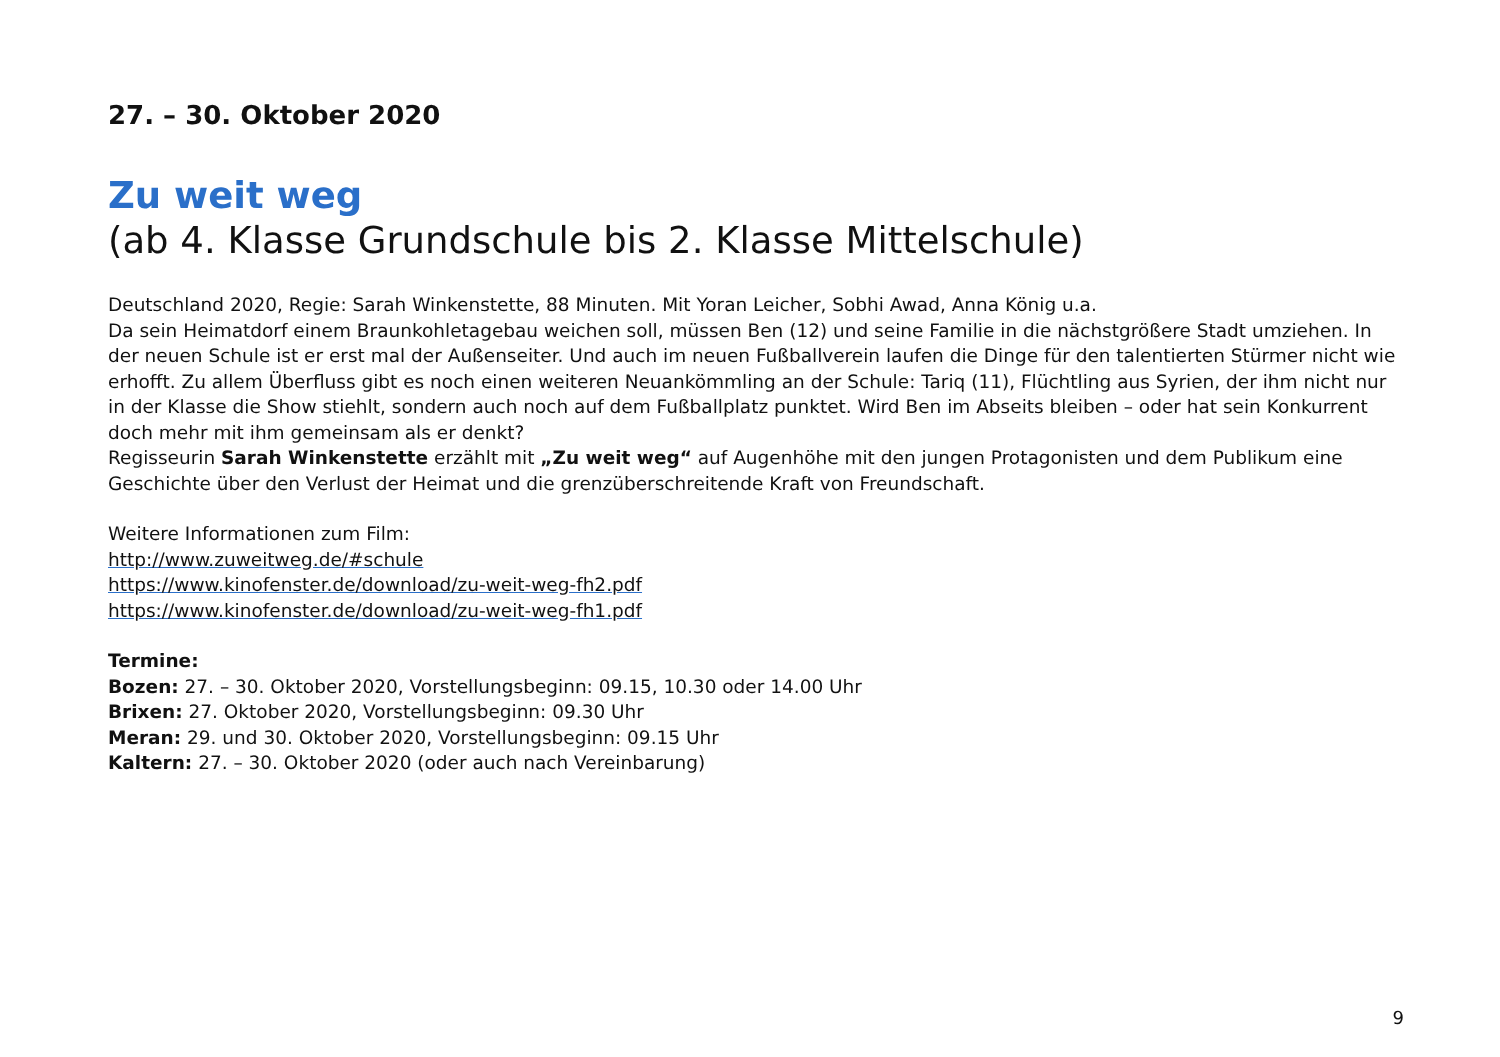27. – 30. Oktober 2020
Zu weit weg
(ab 4. Klasse Grundschule bis 2. Klasse Mittelschule)
Deutschland 2020, Regie: Sarah Winkenstette, 88 Minuten. Mit Yoran Leicher, Sobhi Awad, Anna König u.a.
Da sein Heimatdorf einem Braunkohletagebau weichen soll, müssen Ben (12) und seine Familie in die nächstgrößere Stadt umziehen. In der neuen Schule ist er erst mal der Außenseiter. Und auch im neuen Fußballverein laufen die Dinge für den talentierten Stürmer nicht wie erhofft. Zu allem Überfluss gibt es noch einen weiteren Neuankömmling an der Schule: Tariq (11), Flüchtling aus Syrien, der ihm nicht nur in der Klasse die Show stiehlt, sondern auch noch auf dem Fußballplatz punktet. Wird Ben im Abseits bleiben – oder hat sein Konkurrent doch mehr mit ihm gemeinsam als er denkt?
Regisseurin Sarah Winkenstette erzählt mit „Zu weit weg“ auf Augenhöhe mit den jungen Protagonisten und dem Publikum eine Geschichte über den Verlust der Heimat und die grenzüberschreitende Kraft von Freundschaft.
Weitere Informationen zum Film:
http://www.zuweitweg.de/#schule
https://www.kinofenster.de/download/zu-weit-weg-fh2.pdf
https://www.kinofenster.de/download/zu-weit-weg-fh1.pdf
Termine:
Bozen: 27. – 30. Oktober 2020, Vorstellungsbeginn: 09.15, 10.30 oder 14.00 Uhr
Brixen: 27. Oktober 2020, Vorstellungsbeginn: 09.30 Uhr
Meran: 29. und 30. Oktober 2020, Vorstellungsbeginn: 09.15 Uhr
Kaltern: 27. – 30. Oktober 2020 (oder auch nach Vereinbarung)
9